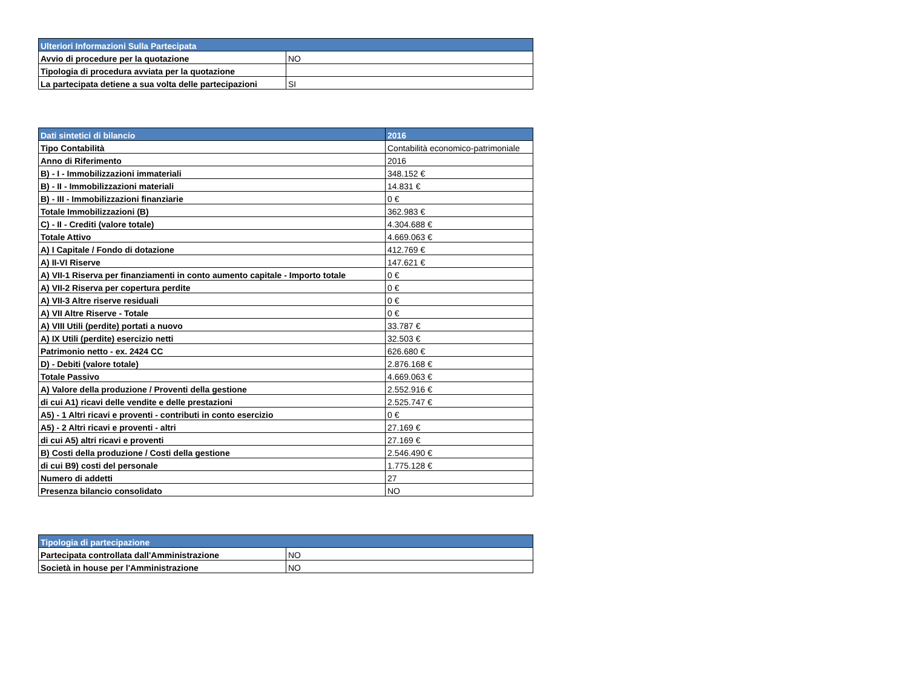| Ulteriori Informazioni Sulla Partecipata | |
| --- | --- |
| Avvio di procedure per la quotazione | NO |
| Tipologia di procedura avviata per la quotazione | |
| La partecipata detiene a sua volta delle partecipazioni | SI |
| Dati sintetici di bilancio | 2016 |
| --- | --- |
| Tipo Contabilità | Contabilità economico-patrimoniale |
| Anno di Riferimento | 2016 |
| B) - I - Immobilizzazioni immateriali | 348.152 € |
| B) - II - Immobilizzazioni materiali | 14.831 € |
| B) - III - Immobilizzazioni finanziarie | 0 € |
| Totale Immobilizzazioni (B) | 362.983 € |
| C) - II - Crediti (valore totale) | 4.304.688 € |
| Totale Attivo | 4.669.063 € |
| A) I Capitale / Fondo di dotazione | 412.769 € |
| A) II-VI Riserve | 147.621 € |
| A) VII-1 Riserva per finanziamenti in conto aumento capitale - Importo totale | 0 € |
| A) VII-2 Riserva per copertura perdite | 0 € |
| A) VII-3 Altre riserve residuali | 0 € |
| A) VII Altre Riserve - Totale | 0 € |
| A) VIII Utili (perdite) portati a nuovo | 33.787 € |
| A) IX Utili (perdite) esercizio netti | 32.503 € |
| Patrimonio netto - ex. 2424 CC | 626.680 € |
| D) - Debiti (valore totale) | 2.876.168 € |
| Totale Passivo | 4.669.063 € |
| A) Valore della produzione / Proventi della gestione | 2.552.916 € |
| di cui A1) ricavi delle vendite e delle prestazioni | 2.525.747 € |
| A5) - 1 Altri ricavi e proventi - contributi in conto esercizio | 0 € |
| A5) - 2 Altri ricavi e proventi - altri | 27.169 € |
| di cui A5) altri ricavi e proventi | 27.169 € |
| B) Costi della produzione / Costi della gestione | 2.546.490 € |
| di cui B9) costi del personale | 1.775.128 € |
| Numero di addetti | 27 |
| Presenza bilancio consolidato | NO |
| Tipologia di partecipazione | |
| --- | --- |
| Partecipata controllata dall'Amministrazione | NO |
| Società in house per l'Amministrazione | NO |